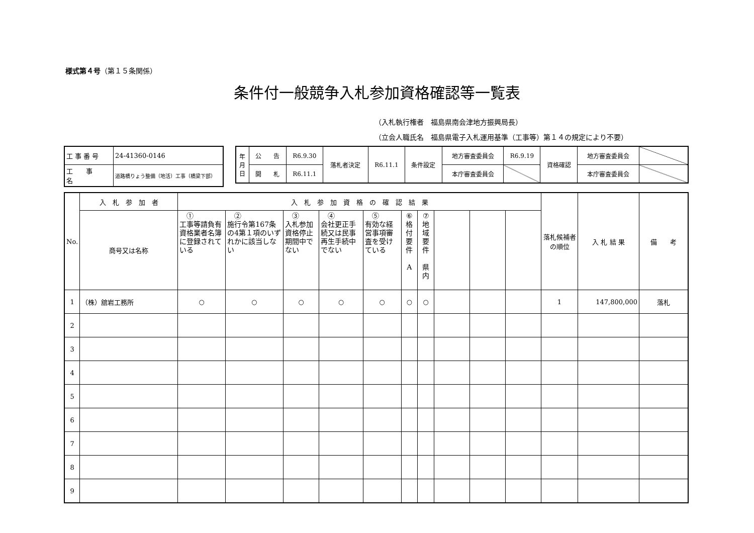様式第４号（第１５条関係）
条件付一般競争入札参加資格確認等一覧表
（入札執行権者　福島県南会津地方振興局長）
（立会人職氏名　福島県電子入札運用基準（工事等）第１４の規定により不要）
| 工 事 番 号 | 24-41360-0146 |
| 工 事 名 | 道路橋りょう整備（地活）工事（橋梁下部） |
| 年 月 日 | 公 告 | R6.9.30 | 落札者決定 | R6.11.1 | 条件設定 | 地方審査委員会 | R6.9.19 | 資格確認 | 地方審査委員会 | |
| | 開 札 | R6.11.1 | | | | 本庁審査委員会 | | | 本庁審査委員会 | |
| No. | 入 札 参 加 者 | 入 札 参 加 資 格 の 確 認 結 果 | | | | | | | | | | 落札候補者の順位 | 入 札 結 果 | 備 考 |
| --- | --- | --- | --- | --- | --- | --- | --- | --- | --- | --- | --- | --- | --- | --- |
| | 商号又は名称 | ① 工事等請負有資格業者名簿に登録されている | ② 施行令第167条の4第１項のいずれかに該当しない | ③ 入札参加資格停止期間中でない | ④ 会社更正手続又は民事再生手続中でない | ⑤ 有効な経営事項審査を受けている | ⑥ 格付要件 A | ⑦ 地域要件 県内 | | | | | | |
| 1 | （株）舘岩工務所 | ○ | ○ | ○ | ○ | ○ | ○ | ○ | | | | 1 | 147,800,000 | 落札 |
| 2 | | | | | | | | | | | | | | |
| 3 | | | | | | | | | | | | | | |
| 4 | | | | | | | | | | | | | | |
| 5 | | | | | | | | | | | | | | |
| 6 | | | | | | | | | | | | | | |
| 7 | | | | | | | | | | | | | | |
| 8 | | | | | | | | | | | | | | |
| 9 | | | | | | | | | | | | | | |